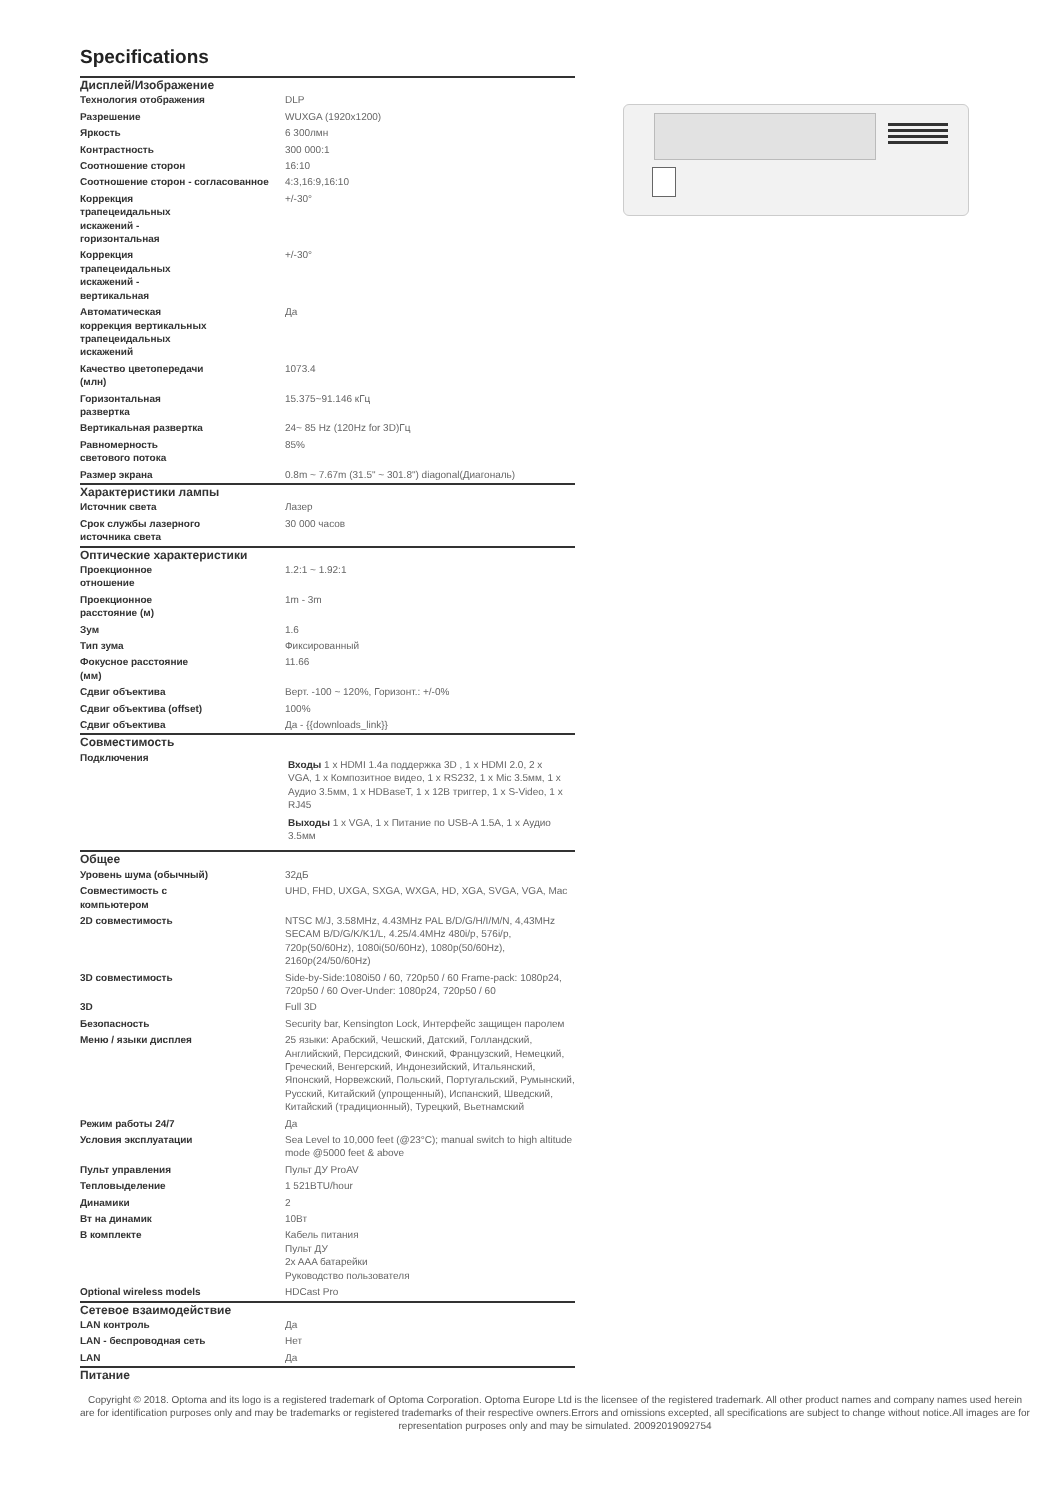Specifications
| Дисплей/Изображение | |
| --- | --- |
| Технология отображения | DLP |
| Разрешение | WUXGA (1920x1200) |
| Яркость | 6 300лмн |
| Контрастность | 300 000:1 |
| Соотношение сторон | 16:10 |
| Соотношение сторон - согласованное | 4:3,16:9,16:10 |
| Коррекция трапецеидальных искажений - горизонтальная | +/-30° |
| Коррекция трапецеидальных искажений - вертикальная | +/-30° |
| Автоматическая коррекция вертикальных трапецеидальных искажений | Да |
| Качество цветопередачи (млн) | 1073.4 |
| Горизонтальная развертка | 15.375~91.146 кГц |
| Вертикальная развертка | 24~ 85 Hz (120Hz for 3D)Гц |
| Равномерность светового потока | 85% |
| Размер экрана | 0.8m ~ 7.67m (31.5" ~ 301.8") diagonal(Диагональ) |
| Характеристики лампы | |
| Источник света | Лазер |
| Срок службы лазерного источника света | 30 000 часов |
| Оптические характеристики | |
| Проекционное отношение | 1.2:1 ~ 1.92:1 |
| Проекционное расстояние (м) | 1m - 3m |
| Зум | 1.6 |
| Тип зума | Фиксированный |
| Фокусное расстояние (мм) | 11.66 |
| Сдвиг объектива | Верт. -100 ~ 120%, Горизонт.: +/-0% |
| Сдвиг объектива (offset) | 100% |
| Сдвиг объектива | Да - {{downloads_link}} |
| Совместимость | |
| Подключения | Входы 1 x HDMI 1.4a поддержка 3D , 1 x HDMI 2.0, 2 x VGA, 1 x Композитное видео, 1 x RS232, 1 x Mic 3.5мм, 1 x Аудио 3.5мм, 1 x HDBaseT, 1 x 12В триггер, 1 x S-Video, 1 x RJ45 Выходы 1 x VGA, 1 x Питание по USB-A 1.5A, 1 x Аудио 3.5мм |
| Общее | |
| Уровень шума (обычный) | 32дБ |
| Совместимость с компьютером | UHD, FHD, UXGA, SXGA, WXGA, HD, XGA, SVGA, VGA, Mac |
| 2D совместимость | NTSC M/J, 3.58MHz, 4.43MHz PAL B/D/G/H/I/M/N, 4,43MHz SECAM B/D/G/K/K1/L, 4.25/4.4MHz 480i/p, 576i/p, 720p(50/60Hz), 1080i(50/60Hz), 1080p(50/60Hz), 2160p(24/50/60Hz) |
| 3D совместимость | Side-by-Side:1080i50 / 60, 720p50 / 60 Frame-pack: 1080p24, 720p50 / 60 Over-Under: 1080p24, 720p50 / 60 |
| 3D | Full 3D |
| Безопасность | Security bar, Kensington Lock, Интерфейс защищен паролем |
| Меню / языки дисплея | 25 языки: Арабский, Чешский, Датский, Голландский, Английский, Персидский, Финский, Французский, Немецкий, Греческий, Венгерский, Индонезийский, Итальянский, Японский, Норвежский, Польский, Португальский, Румынский, Русский, Китайский (упрощенный), Испанский, Шведский, Китайский (традиционный), Турецкий, Вьетнамский |
| Режим работы 24/7 | Да |
| Условия эксплуатации | Sea Level to 10,000 feet (@23°C); manual switch to high altitude mode @5000 feet & above |
| Пульт управления | Пульт ДУ ProAV |
| Тепловыделение | 1 521BTU/hour |
| Динамики | 2 |
| Вт на динамик | 10Вт |
| В комплекте | Кабель питания Пульт ДУ 2x AAA батарейки Руководство пользователя |
| Optional wireless models | HDCast Pro |
| Сетевое взаимодействие | |
| LAN контроль | Да |
| LAN - беспроводная сеть | Нет |
| LAN | Да |
| Питание | |
Copyright © 2018. Optoma and its logo is a registered trademark of Optoma Corporation. Optoma Europe Ltd is the licensee of the registered trademark. All other product names and company names used herein are for identification purposes only and may be trademarks or registered trademarks of their respective owners.Errors and omissions excepted, all specifications are subject to change without notice.All images are for representation purposes only and may be simulated. 20092019092754